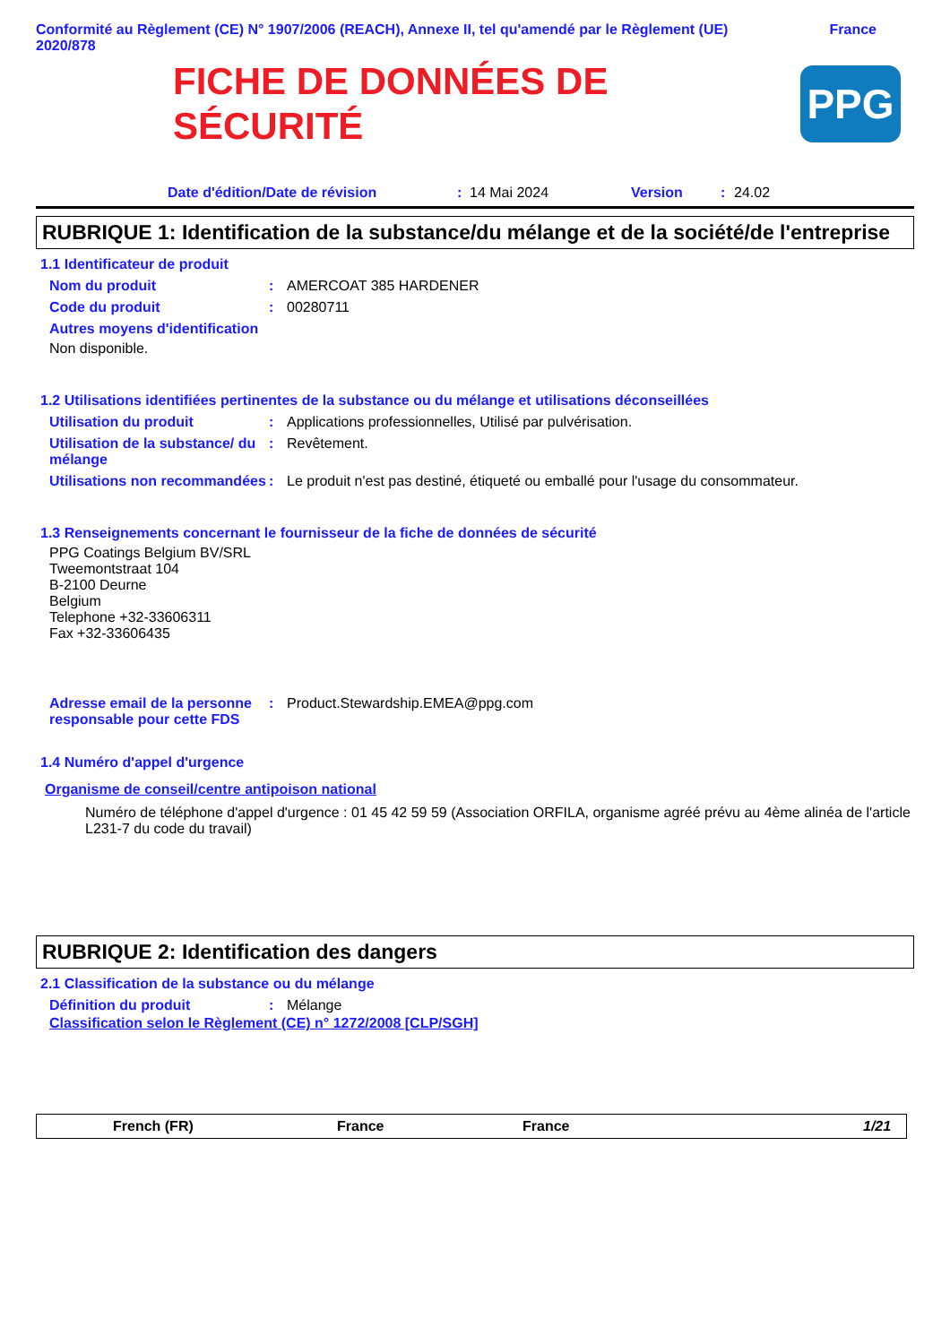Conformité au Règlement (CE) N° 1907/2006 (REACH), Annexe II, tel qu'amendé par le Règlement (UE) 2020/878 France
FICHE DE DONNÉES DE
SÉCURITÉ
PPG
Date d'édition/Date de révision: 14 Mai 2024 Version: 24.02
RUBRIQUE 1: Identification de la substance/du mélange et de la société/de l'entreprise
1.1 Identificateur de produit
Nom du produit: AMERCOAT 385 HARDENER
Code du produit: 00280711
Autres moyens d'identification
Non disponible.
1.2 Utilisations identifiées pertinentes de la substance ou du mélange et utilisations déconseillées
Utilisation du produit: Applications professionnelles, Utilisé par pulvérisation.
Utilisation de la substance/ du mélange: Revêtement.
Utilisations non recommandées: Le produit n'est pas destiné, étiqueté ou emballé pour l'usage du consommateur.
1.3 Renseignements concernant le fournisseur de la fiche de données de sécurité
PPG Coatings Belgium BV/SRL
Tweemontstraat 104
B-2100 Deurne
Belgium
Telephone +32-33606311
Fax +32-33606435
Adresse email de la personne responsable pour cette FDS: Product.Stewardship.EMEA@ppg.com
1.4 Numéro d'appel d'urgence
Organisme de conseil/centre antipoison national
Numéro de téléphone d'appel d'urgence : 01 45 42 59 59 (Association ORFILA, organisme agréé prévu au 4ème alinéa de l'article L231-7 du code du travail)
RUBRIQUE 2: Identification des dangers
2.1 Classification de la substance ou du mélange
Définition du produit: Mélange
Classification selon le Règlement (CE) n° 1272/2008 [CLP/SGH]
French (FR) France France 1/21